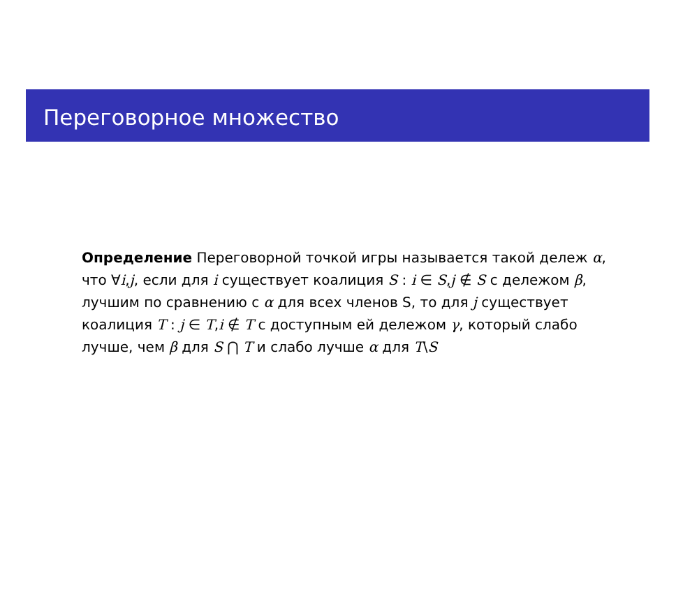Переговорное множество
Определение Переговорной точкой игры называется такой дележ α, что ∀i,j, если для i существует коалиция S : i ∈ S,j ∉ S с дележом β, лучшим по сравнению с α для всех членов S, то для j существует коалиция T : j ∈ T,i ∉ T с доступным ей дележом γ, который слабо лучше, чем β для S ⋂ T и слабо лучше α для T\S